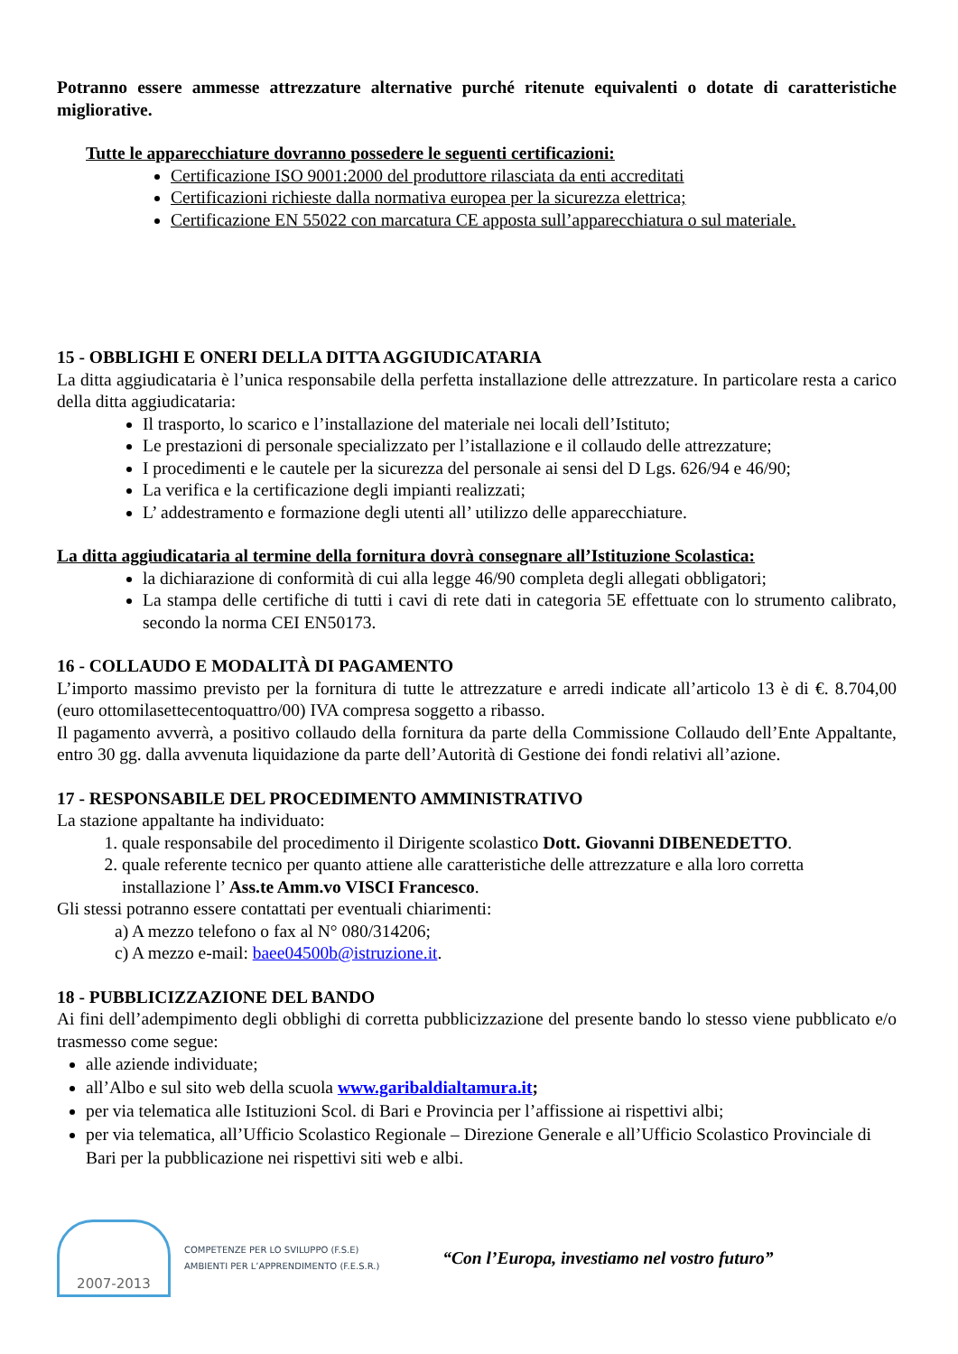Potranno essere ammesse attrezzature alternative purché ritenute equivalenti o dotate di caratteristiche migliorative.
Tutte le apparecchiature dovranno possedere le seguenti certificazioni:
Certificazione ISO 9001:2000 del produttore rilasciata da enti accreditati
Certificazioni richieste dalla normativa europea per la sicurezza elettrica;
Certificazione EN 55022 con marcatura CE apposta sull’apparecchiatura o sul materiale.
15 - OBBLIGHI E ONERI DELLA DITTA AGGIUDICATARIA
La ditta aggiudicataria è l’unica responsabile della perfetta installazione delle attrezzature. In particolare resta a carico della ditta aggiudicataria:
Il trasporto, lo scarico e l’installazione del materiale nei locali dell’Istituto;
Le prestazioni di personale specializzato per l’istallazione e il collaudo delle attrezzature;
I procedimenti e le cautele per la sicurezza del personale ai sensi del D Lgs. 626/94 e 46/90;
La verifica e la certificazione degli impianti realizzati;
L’ addestramento e formazione degli utenti all’ utilizzo delle apparecchiature.
La ditta aggiudicataria al termine della fornitura dovrà consegnare all’Istituzione Scolastica:
la dichiarazione di conformità di cui alla legge 46/90 completa degli allegati obbligatori;
La stampa delle certifiche di tutti i cavi di rete dati in categoria 5E effettuate con lo strumento calibrato, secondo la norma CEI EN50173.
16 - COLLAUDO E MODALITÀ DI PAGAMENTO
L’importo massimo previsto per la fornitura di tutte le attrezzature e arredi indicate all’articolo 13 è di €. 8.704,00 (euro ottomilasettecentoquattro/00) IVA compresa soggetto a ribasso.
Il pagamento avverrà, a positivo collaudo della fornitura da parte della Commissione Collaudo dell’Ente Appaltante, entro 30 gg. dalla avvenuta liquidazione da parte dell’Autorità di Gestione dei fondi relativi all’azione.
17 - RESPONSABILE DEL PROCEDIMENTO AMMINISTRATIVO
La stazione appaltante ha individuato:
1. quale responsabile del procedimento il Dirigente scolastico Dott. Giovanni DIBENEDETTO.
2. quale referente tecnico per quanto attiene alle caratteristiche delle attrezzature e alla loro corretta installazione l’ Ass.te Amm.vo VISCI Francesco.
Gli stessi potranno essere contattati per eventuali chiarimenti:
a) A mezzo telefono o fax al N° 080/314206;
c) A mezzo e-mail: baee04500b@istruzione.it.
18 - PUBBLICIZZAZIONE DEL BANDO
Ai fini dell’adempimento degli obblighi di corretta pubblicizzazione del presente bando lo stesso viene pubblicato e/o trasmesso come segue:
alle aziende individuate;
all’Albo e sul sito web della scuola www.garibaldialtamura.it;
per via telematica alle Istituzioni Scol. di Bari e Provincia per l’affissione ai rispettivi albi;
per via telematica, all’Ufficio Scolastico Regionale – Direzione Generale e all’Ufficio Scolastico Provinciale di Bari per la pubblicazione nei rispettivi siti web e albi.
2007-2013
COMPETENZE PER LO SVILUPPO (F.S.E)
AMBIENTI PER L’APPRENDIMENTO (F.E.S.R.)
“Con l’Europa, investiamo nel vostro futuro”